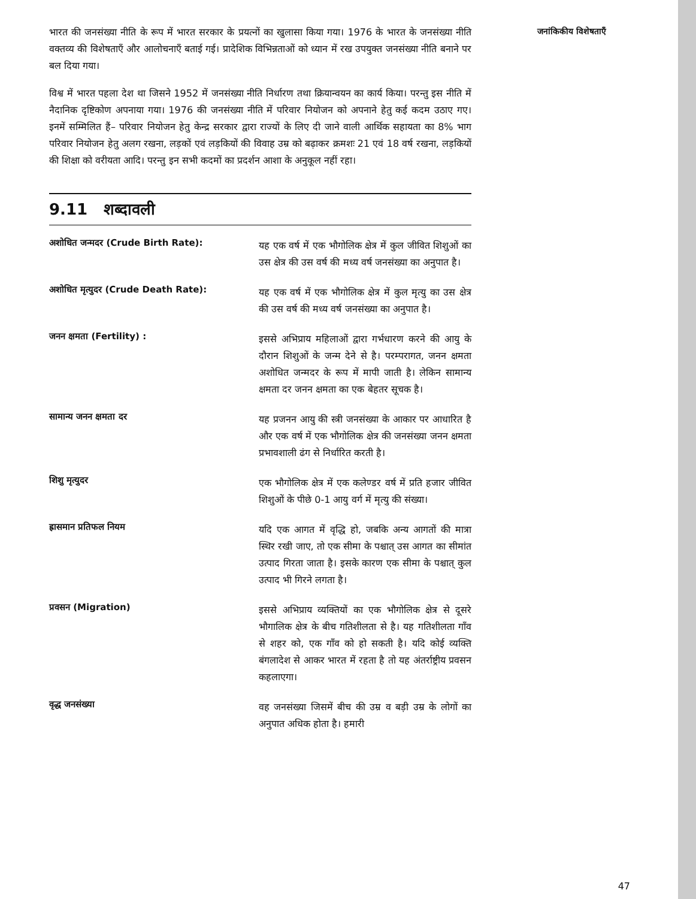भारत की जनसंख्या नीति के रूप में भारत सरकार के प्रयत्नों का खुलासा किया गया। 1976 के भारत के जनसंख्या नीति वक्तव्य की विशेषताएँ और आलोचनाएँ बताई गई। प्रादेशिक विभिन्नताओं को ध्यान में रख उपयुक्त जनसंख्या नीति बनाने पर बल दिया गया।
विश्व में भारत पहला देश था जिसने 1952 में जनसंख्या नीति निर्धारण तथा क्रियान्वयन का कार्य किया। परन्तु इस नीति में नैदानिक दृष्टिकोण अपनाया गया। 1976 की जनसंख्या नीति में परिवार नियोजन को अपनाने हेतु कई कदम उठाए गए। इनमें सम्मिलित हैं– परिवार नियोजन हेतु केन्द्र सरकार द्वारा राज्यों के लिए दी जाने वाली आर्थिक सहायता का 8% भाग परिवार नियोजन हेतु अलग रखना, लड़कों एवं लड़कियों की विवाह उम्र को बढ़ाकर क्रमशः 21 एवं 18 वर्ष रखना, लड़कियों की शिक्षा को वरीयता आदि। परन्तु इन सभी कदमों का प्रदर्शन आशा के अनुकूल नहीं रहा।
9.11 शब्दावली
अशोधित जन्मदर (Crude Birth Rate):
यह एक वर्ष में एक भौगोलिक क्षेत्र में कुल जीवित शिशुओं का उस क्षेत्र की उस वर्ष की मध्य वर्ष जनसंख्या का अनुपात है।
अशोधित मृत्युदर (Crude Death Rate):
यह एक वर्ष में एक भौगोलिक क्षेत्र में कुल मृत्यु का उस क्षेत्र की उस वर्ष की मध्य वर्ष जनसंख्या का अनुपात है।
जनन क्षमता (Fertility) :
इससे अभिप्राय महिलाओं द्वारा गर्भधारण करने की आयु के दौरान शिशुओं के जन्म देने से है। परम्परागत, जनन क्षमता अशोधित जन्मदर के रूप में मापी जाती है। लेकिन सामान्य क्षमता दर जनन क्षमता का एक बेहतर सूचक है।
सामान्य जनन क्षमता दर
यह प्रजनन आयु की स्त्री जनसंख्या के आकार पर आधारित है और एक वर्ष में एक भौगोलिक क्षेत्र की जनसंख्या जनन क्षमता प्रभावशाली ढंग से निर्धारित करती है।
शिशु मृत्युदर
एक भौगोलिक क्षेत्र में एक कलेण्डर वर्ष में प्रति हजार जीवित शिशुओं के पीछे 0-1 आयु वर्ग में मृत्यु की संख्या।
ह्रासमान प्रतिफल नियम
यदि एक आगत में वृद्धि हो, जबकि अन्य आगतों की मात्रा स्थिर रखी जाए, तो एक सीमा के पश्चात् उस आगत का सीमांत उत्पाद गिरता जाता है। इसके कारण एक सीमा के पश्चात् कुल उत्पाद भी गिरने लगता है।
प्रवसन (Migration)
इससे अभिप्राय व्यक्तियों का एक भौगोलिक क्षेत्र से दूसरे भौगालिक क्षेत्र के बीच गतिशीलता से है। यह गतिशीलता गाँव से शहर को, एक गाँव को हो सकती है। यदि कोई व्यक्ति बंगलादेश से आकर भारत में रहता है तो यह अंतर्राष्ट्रीय प्रवसन कहलाएगा।
वृद्ध जनसंख्या
वह जनसंख्या जिसमें बीच की उम्र व बड़ी उम्र के लोगों का अनुपात अधिक होता है। हमारी
जनांकिकीय विशेषताएँ
47